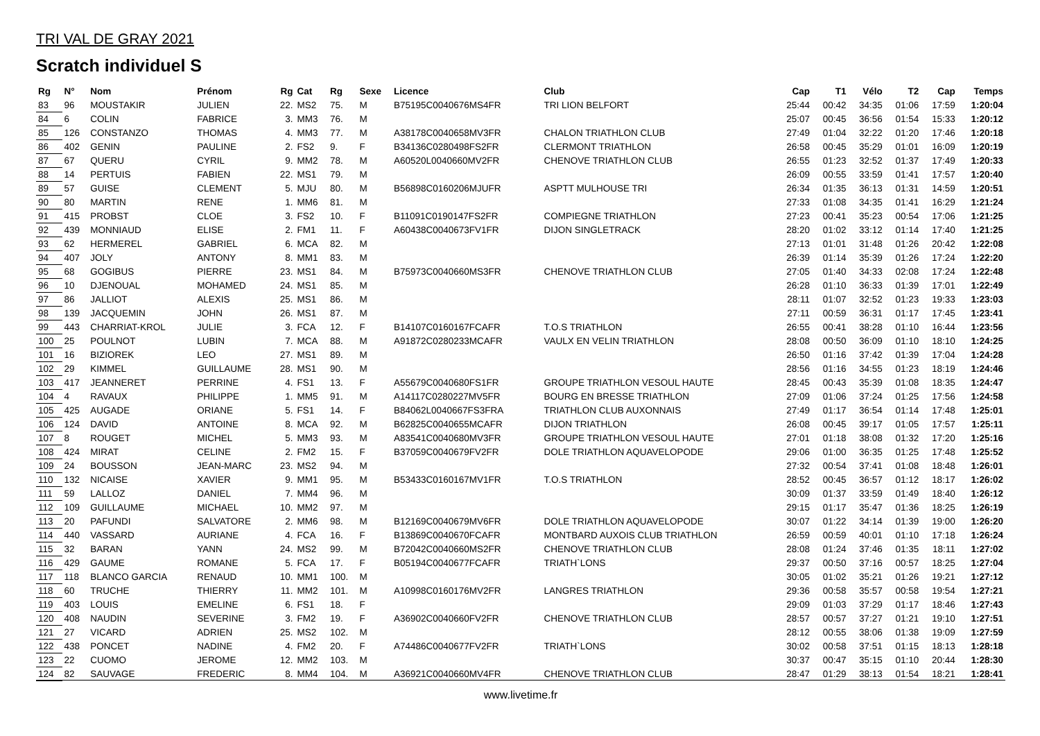TRI VAL DE GRAY 2021
Scratch individuel S
| Rg | N° | Nom | Prénom | Rg | Cat | Rg | Sexe | Licence | Club | Cap | T1 | Vélo | T2 | Cap | Temps |
| --- | --- | --- | --- | --- | --- | --- | --- | --- | --- | --- | --- | --- | --- | --- | --- |
| 83 | 96 | MOUSTAKIR | JULIEN | 22. | MS2 | 75. | M | B75195C0040676MS4FR | TRI LION BELFORT | 25:44 | 00:42 | 34:35 | 01:06 | 17:59 | 1:20:04 |
| 84 | 6 | COLIN | FABRICE | 3. | MM3 | 76. | M | | | 25:07 | 00:45 | 36:56 | 01:54 | 15:33 | 1:20:12 |
| 85 | 126 | CONSTANZO | THOMAS | 4. | MM3 | 77. | M | A38178C0040658MV3FR | CHALON TRIATHLON CLUB | 27:49 | 01:04 | 32:22 | 01:20 | 17:46 | 1:20:18 |
| 86 | 402 | GENIN | PAULINE | 2. | FS2 | 9. | F | B34136C0280498FS2FR | CLERMONT TRIATHLON | 26:58 | 00:45 | 35:29 | 01:01 | 16:09 | 1:20:19 |
| 87 | 67 | QUERU | CYRIL | 9. | MM2 | 78. | M | A60520L0040660MV2FR | CHENOVE TRIATHLON CLUB | 26:55 | 01:23 | 32:52 | 01:37 | 17:49 | 1:20:33 |
| 88 | 14 | PERTUIS | FABIEN | 22. | MS1 | 79. | M | | | 26:09 | 00:55 | 33:59 | 01:41 | 17:57 | 1:20:40 |
| 89 | 57 | GUISE | CLEMENT | 5. | MJU | 80. | M | B56898C0160206MJUFR | ASPTT MULHOUSE TRI | 26:34 | 01:35 | 36:13 | 01:31 | 14:59 | 1:20:51 |
| 90 | 80 | MARTIN | RENE | 1. | MM6 | 81. | M | | | 27:33 | 01:08 | 34:35 | 01:41 | 16:29 | 1:21:24 |
| 91 | 415 | PROBST | CLOE | 3. | FS2 | 10. | F | B11091C0190147FS2FR | COMPIEGNE TRIATHLON | 27:23 | 00:41 | 35:23 | 00:54 | 17:06 | 1:21:25 |
| 92 | 439 | MONNIAUD | ELISE | 2. | FM1 | 11. | F | A60438C0040673FV1FR | DIJON SINGLETRACK | 28:20 | 01:02 | 33:12 | 01:14 | 17:40 | 1:21:25 |
| 93 | 62 | HERMEREL | GABRIEL | 6. | MCA | 82. | M | | | 27:13 | 01:01 | 31:48 | 01:26 | 20:42 | 1:22:08 |
| 94 | 407 | JOLY | ANTONY | 8. | MM1 | 83. | M | | | 26:39 | 01:14 | 35:39 | 01:26 | 17:24 | 1:22:20 |
| 95 | 68 | GOGIBUS | PIERRE | 23. | MS1 | 84. | M | B75973C0040660MS3FR | CHENOVE TRIATHLON CLUB | 27:05 | 01:40 | 34:33 | 02:08 | 17:24 | 1:22:48 |
| 96 | 10 | DJENOUAL | MOHAMED | 24. | MS1 | 85. | M | | | 26:28 | 01:10 | 36:33 | 01:39 | 17:01 | 1:22:49 |
| 97 | 86 | JALLIOT | ALEXIS | 25. | MS1 | 86. | M | | | 28:11 | 01:07 | 32:52 | 01:23 | 19:33 | 1:23:03 |
| 98 | 139 | JACQUEMIN | JOHN | 26. | MS1 | 87. | M | | | 27:11 | 00:59 | 36:31 | 01:17 | 17:45 | 1:23:41 |
| 99 | 443 | CHARRIAT-KROL | JULIE | 3. | FCA | 12. | F | B14107C0160167FCAFR | T.O.S TRIATHLON | 26:55 | 00:41 | 38:28 | 01:10 | 16:44 | 1:23:56 |
| 100 | 25 | POULNOT | LUBIN | 7. | MCA | 88. | M | A91872C0280233MCAFR | VAULX EN VELIN TRIATHLON | 28:08 | 00:50 | 36:09 | 01:10 | 18:10 | 1:24:25 |
| 101 | 16 | BIZIOREK | LEO | 27. | MS1 | 89. | M | | | 26:50 | 01:16 | 37:42 | 01:39 | 17:04 | 1:24:28 |
| 102 | 29 | KIMMEL | GUILLAUME | 28. | MS1 | 90. | M | | | 28:56 | 01:16 | 34:55 | 01:23 | 18:19 | 1:24:46 |
| 103 | 417 | JEANNERET | PERRINE | 4. | FS1 | 13. | F | A55679C0040680FS1FR | GROUPE TRIATHLON VESOUL HAUTE | 28:45 | 00:43 | 35:39 | 01:08 | 18:35 | 1:24:47 |
| 104 | 4 | RAVAUX | PHILIPPE | 1. | MM5 | 91. | M | A14117C0280227MV5FR | BOURG EN BRESSE TRIATHLON | 27:09 | 01:06 | 37:24 | 01:25 | 17:56 | 1:24:58 |
| 105 | 425 | AUGADE | ORIANE | 5. | FS1 | 14. | F | B84062L0040667FS3FRA | TRIATHLON CLUB AUXONNAIS | 27:49 | 01:17 | 36:54 | 01:14 | 17:48 | 1:25:01 |
| 106 | 124 | DAVID | ANTOINE | 8. | MCA | 92. | M | B62825C0040655MCAFR | DIJON TRIATHLON | 26:08 | 00:45 | 39:17 | 01:05 | 17:57 | 1:25:11 |
| 107 | 8 | ROUGET | MICHEL | 5. | MM3 | 93. | M | A83541C0040680MV3FR | GROUPE TRIATHLON VESOUL HAUTE | 27:01 | 01:18 | 38:08 | 01:32 | 17:20 | 1:25:16 |
| 108 | 424 | MIRAT | CELINE | 2. | FM2 | 15. | F | B37059C0040679FV2FR | DOLE TRIATHLON AQUAVELOPODE | 29:06 | 01:00 | 36:35 | 01:25 | 17:48 | 1:25:52 |
| 109 | 24 | BOUSSON | JEAN-MARC | 23. | MS2 | 94. | M | | | 27:32 | 00:54 | 37:41 | 01:08 | 18:48 | 1:26:01 |
| 110 | 132 | NICAISE | XAVIER | 9. | MM1 | 95. | M | B53433C0160167MV1FR | T.O.S TRIATHLON | 28:52 | 00:45 | 36:57 | 01:12 | 18:17 | 1:26:02 |
| 111 | 59 | LALLOZ | DANIEL | 7. | MM4 | 96. | M | | | 30:09 | 01:37 | 33:59 | 01:49 | 18:40 | 1:26:12 |
| 112 | 109 | GUILLAUME | MICHAEL | 10. | MM2 | 97. | M | | | 29:15 | 01:17 | 35:47 | 01:36 | 18:25 | 1:26:19 |
| 113 | 20 | PAFUNDI | SALVATORE | 2. | MM6 | 98. | M | B12169C0040679MV6FR | DOLE TRIATHLON AQUAVELOPODE | 30:07 | 01:22 | 34:14 | 01:39 | 19:00 | 1:26:20 |
| 114 | 440 | VASSARD | AURIANE | 4. | FCA | 16. | F | B13869C0040670FCAFR | MONTBARD AUXOIS CLUB TRIATHLON | 26:59 | 00:59 | 40:01 | 01:10 | 17:18 | 1:26:24 |
| 115 | 32 | BARAN | YANN | 24. | MS2 | 99. | M | B72042C0040660MS2FR | CHENOVE TRIATHLON CLUB | 28:08 | 01:24 | 37:46 | 01:35 | 18:11 | 1:27:02 |
| 116 | 429 | GAUME | ROMANE | 5. | FCA | 17. | F | B05194C0040677FCAFR | TRIATH`LONS | 29:37 | 00:50 | 37:16 | 00:57 | 18:25 | 1:27:04 |
| 117 | 118 | BLANCO GARCIA | RENAUD | 10. | MM1 | 100. | M | | | 30:05 | 01:02 | 35:21 | 01:26 | 19:21 | 1:27:12 |
| 118 | 60 | TRUCHE | THIERRY | 11. | MM2 | 101. | M | A10998C0160176MV2FR | LANGRES TRIATHLON | 29:36 | 00:58 | 35:57 | 00:58 | 19:54 | 1:27:21 |
| 119 | 403 | LOUIS | EMELINE | 6. | FS1 | 18. | F | | | 29:09 | 01:03 | 37:29 | 01:17 | 18:46 | 1:27:43 |
| 120 | 408 | NAUDIN | SEVERINE | 3. | FM2 | 19. | F | A36902C0040660FV2FR | CHENOVE TRIATHLON CLUB | 28:57 | 00:57 | 37:27 | 01:21 | 19:10 | 1:27:51 |
| 121 | 27 | VICARD | ADRIEN | 25. | MS2 | 102. | M | | | 28:12 | 00:55 | 38:06 | 01:38 | 19:09 | 1:27:59 |
| 122 | 438 | PONCET | NADINE | 4. | FM2 | 20. | F | A74486C0040677FV2FR | TRIATH`LONS | 30:02 | 00:58 | 37:51 | 01:15 | 18:13 | 1:28:18 |
| 123 | 22 | CUOMO | JEROME | 12. | MM2 | 103. | M | | | 30:37 | 00:47 | 35:15 | 01:10 | 20:44 | 1:28:30 |
| 124 | 82 | SAUVAGE | FREDERIC | 8. | MM4 | 104. | M | A36921C0040660MV4FR | CHENOVE TRIATHLON CLUB | 28:47 | 01:29 | 38:13 | 01:54 | 18:21 | 1:28:41 |
www.livetime.fr